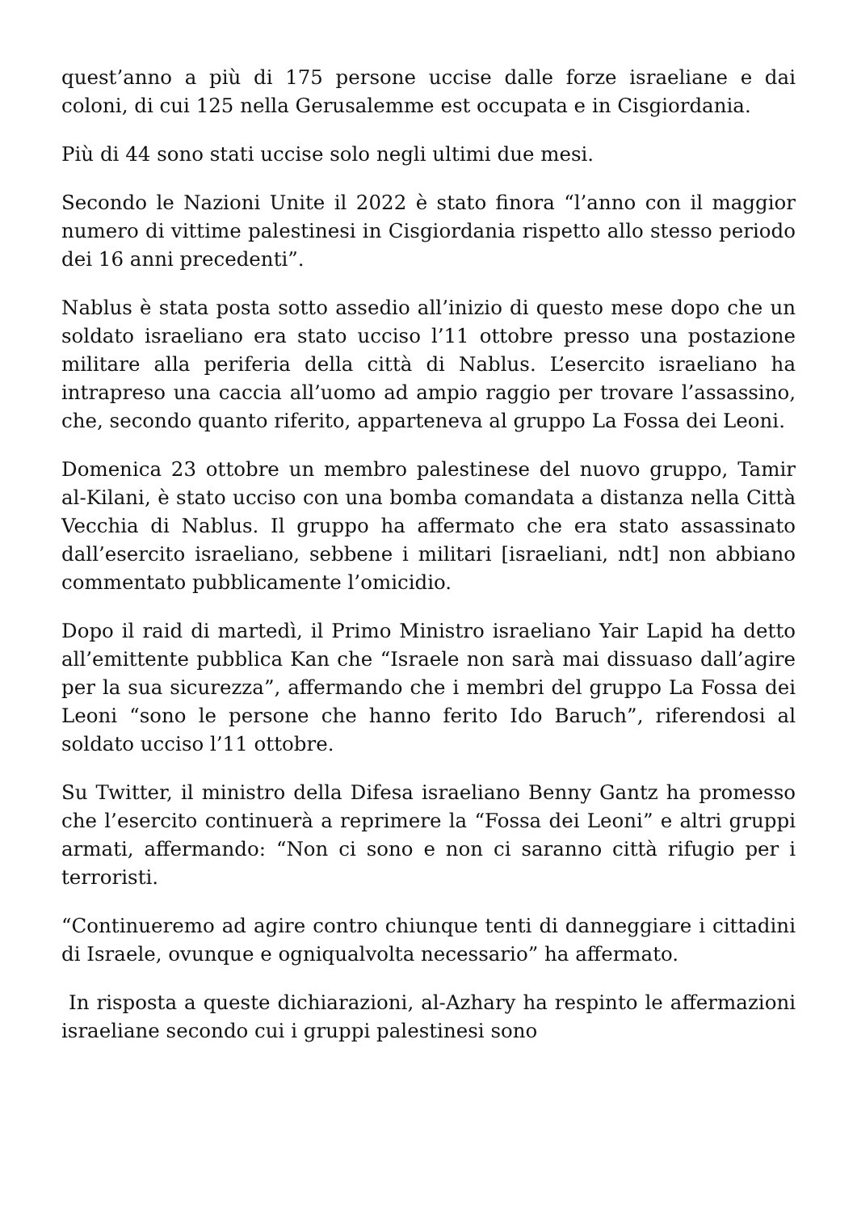quest’anno a più di 175 persone uccise dalle forze israeliane e dai coloni, di cui 125 nella Gerusalemme est occupata e in Cisgiordania.
Più di 44 sono stati uccise solo negli ultimi due mesi.
Secondo le Nazioni Unite il 2022 è stato finora “l’anno con il maggior numero di vittime palestinesi in Cisgiordania rispetto allo stesso periodo dei 16 anni precedenti”.
Nablus è stata posta sotto assedio all’inizio di questo mese dopo che un soldato israeliano era stato ucciso l’11 ottobre presso una postazione militare alla periferia della città di Nablus. L’esercito israeliano ha intrapreso una caccia all’uomo ad ampio raggio per trovare l’assassino, che, secondo quanto riferito, apparteneva al gruppo La Fossa dei Leoni.
Domenica 23 ottobre un membro palestinese del nuovo gruppo, Tamir al-Kilani, è stato ucciso con una bomba comandata a distanza nella Città Vecchia di Nablus. Il gruppo ha affermato che era stato assassinato dall’esercito israeliano, sebbene i militari [israeliani, ndt] non abbiano commentato pubblicamente l’omicidio.
Dopo il raid di martedì, il Primo Ministro israeliano Yair Lapid ha detto all’emittente pubblica Kan che “Israele non sarà mai dissuaso dall’agire per la sua sicurezza”, affermando che i membri del gruppo La Fossa dei Leoni “sono le persone che hanno ferito Ido Baruch”, riferendosi al soldato ucciso l’11 ottobre.
Su Twitter, il ministro della Difesa israeliano Benny Gantz ha promesso che l’esercito continuerà a reprimere la “Fossa dei Leoni” e altri gruppi armati, affermando: “Non ci sono e non ci saranno città rifugio per i terroristi.
“Continueremo ad agire contro chiunque tenti di danneggiare i cittadini di Israele, ovunque e ogniqualvolta necessario” ha affermato.
In risposta a queste dichiarazioni, al-Azhary ha respinto le affermazioni israeliane secondo cui i gruppi palestinesi sono